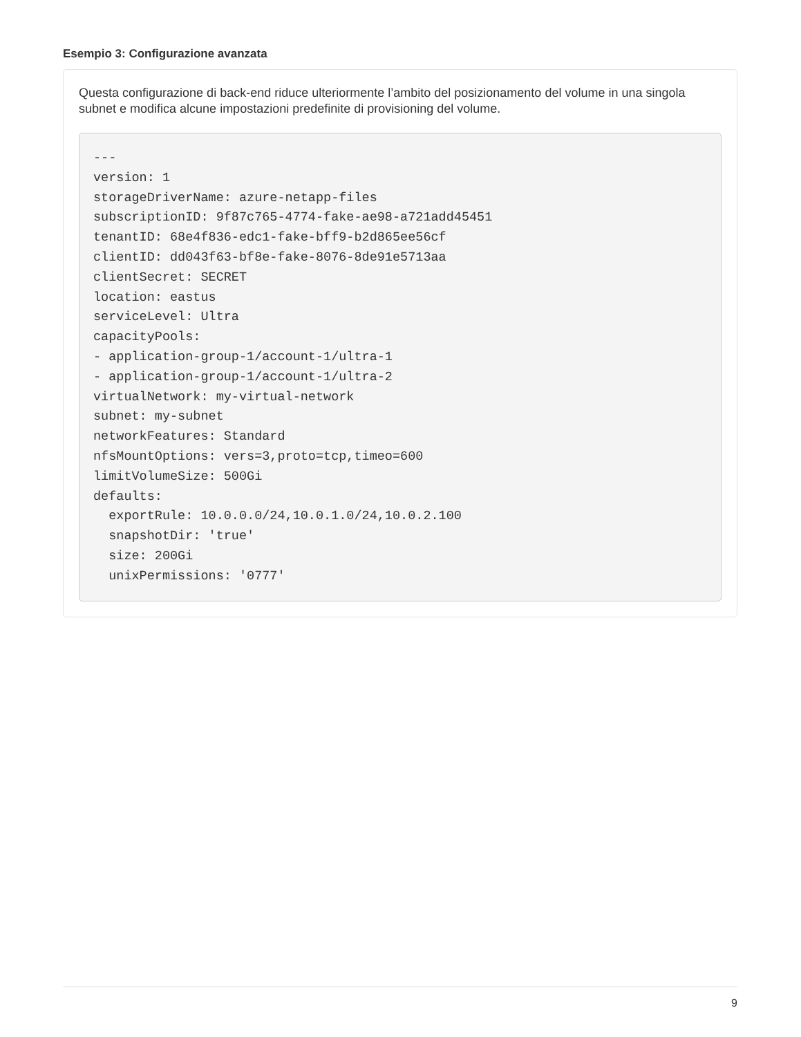Esempio 3: Configurazione avanzata
Questa configurazione di back-end riduce ulteriormente l’ambito del posizionamento del volume in una singola subnet e modifica alcune impostazioni predefinite di provisioning del volume.
---
version: 1
storageDriverName: azure-netapp-files
subscriptionID: 9f87c765-4774-fake-ae98-a721add45451
tenantID: 68e4f836-edc1-fake-bff9-b2d865ee56cf
clientID: dd043f63-bf8e-fake-8076-8de91e5713aa
clientSecret: SECRET
location: eastus
serviceLevel: Ultra
capacityPools:
- application-group-1/account-1/ultra-1
- application-group-1/account-1/ultra-2
virtualNetwork: my-virtual-network
subnet: my-subnet
networkFeatures: Standard
nfsMountOptions: vers=3,proto=tcp,timeo=600
limitVolumeSize: 500Gi
defaults:
  exportRule: 10.0.0.0/24,10.0.1.0/24,10.0.2.100
  snapshotDir: 'true'
  size: 200Gi
  unixPermissions: '0777'
9